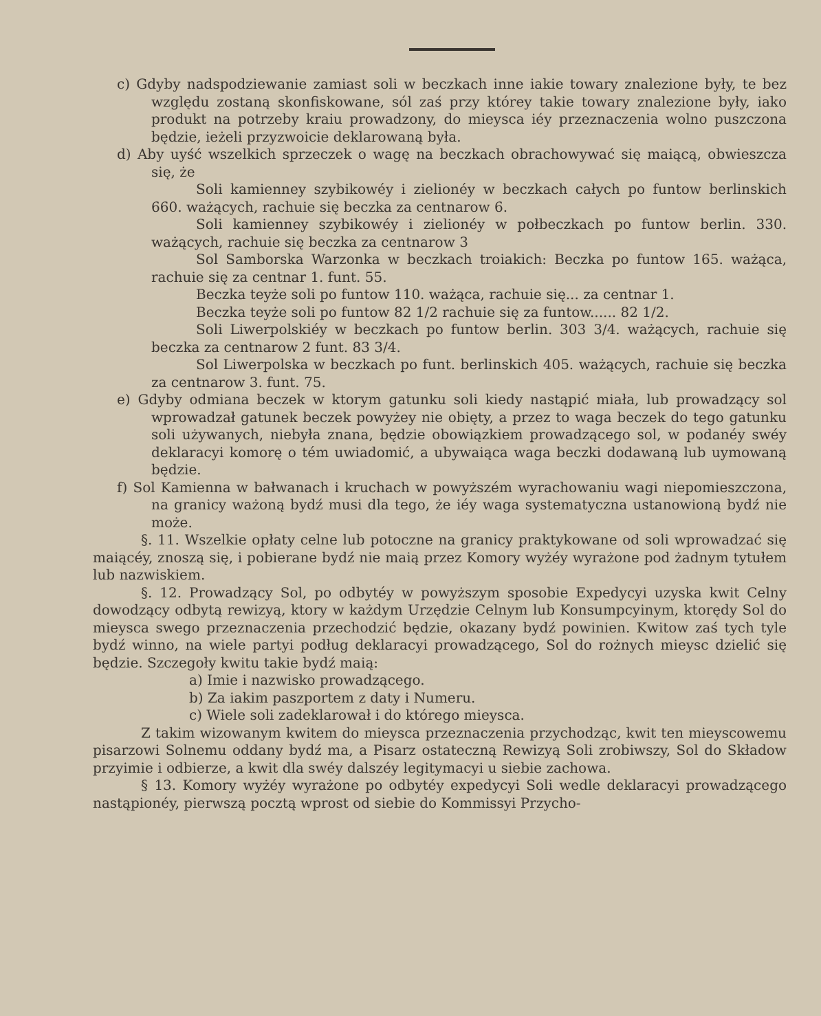c) Gdyby nadspodziewanie zamiast soli w beczkach inne iakie towary znalezione były, te bez względu zostaną skonfiskowane, sól zaś przy którey takie towary znalezione były, iako produkt na potrzeby kraiu prowadzony, do mieysca iéy przeznaczenia wolno puszczona będzie, ieżeli przyzwoicie deklarowaną była.
d) Aby uyść wszelkich sprzeczek o wagę na beczkach obrachowywać się maiącą, obwieszcza się, że
Soli kamienney szybikowéy i zielionéy w beczkach całych po funtow berlinskich 660. ważących, rachuie się beczka za centnarow 6.
Soli kamienney szybikowéy i zielionéy w połbeczkach po funtow berlin. 330. ważących, rachuie się beczka za centnarow 3
Sol Samborska Warzonka w beczkach troiakich: Beczka po funtow 165. ważąca, rachuie się za centnar 1. funt. 55.
Beczka teyże soli po funtow 110. ważąca, rachuie się... za centnar 1.
Beczka teyże soli po funtow 82 1/2 rachuie się za funtow...... 82 1/2.
Soli Liwerpolskiéy w beczkach po funtow berlin. 303 3/4. ważących, rachuie się beczka za centnarow 2 funt. 83 3/4.
Sol Liwerpolska w beczkach po funt. berlinskich 405. ważących, rachuie się beczka za centnarow 3. funt. 75.
e) Gdyby odmiana beczek w ktorym gatunku soli kiedy nastąpić miała, lub prowadzący sol wprowadzał gatunek beczek powyżey nie obięty, a przez to waga beczek do tego gatunku soli używanych, niebyła znana, będzie obowiązkiem prowadzącego sol, w podanéy swéy deklaracyi komorę o tém uwiadomić, a ubywaiąca waga beczki dodawaną lub uymowaną będzie.
f) Sol Kamienna w bałwanach i kruchach w powyższém wyrachowaniu wagi niepomieszczona, na granicy ważoną bydź musi dla tego, że iéy waga systematyczna ustanowioną bydź nie może.
§. 11. Wszelkie opłaty celne lub potoczne na granicy praktykowane od soli wprowadzać się maiącéy, znoszą się, i pobierane bydź nie maią przez Komory wyżéy wyrażone pod żadnym tytułem lub nazwiskiem.
§. 12. Prowadzący Sol, po odbytéy w powyższym sposobie Expedycyi uzyska kwit Celny dowodzący odbytą rewizyą, ktory w każdym Urzędzie Celnym lub Konsumpcyinym, ktorędy Sol do mieysca swego przeznaczenia przechodzić będzie, okazany bydź powinien. Kwitow zaś tych tyle bydź winno, na wiele partyi podług deklaracyi prowadzącego, Sol do rożnych mieysc dzielić się będzie. Szczegoły kwitu takie bydź maią:
a) Imie i nazwisko prowadzącego.
b) Za iakim paszportem z daty i Numeru.
c) Wiele soli zadeklarował i do którego mieysca.
Z takim wizowanym kwitem do mieysca przeznaczenia przychodząc, kwit ten mieyscowemu pisarzowi Solnemu oddany bydź ma, a Pisarz ostateczną Rewizyą Soli zrobiwszy, Sol do Składow przyimie i odbierze, a kwit dla swéy dalszéy legitymacyi u siebie zachowa.
§ 13. Komory wyżéy wyrażone po odbytéy expedycyi Soli wedle deklaracyi prowadzącego nastąpionéy, pierwszą pocztą wprost od siebie do Kommissyi Przycho-